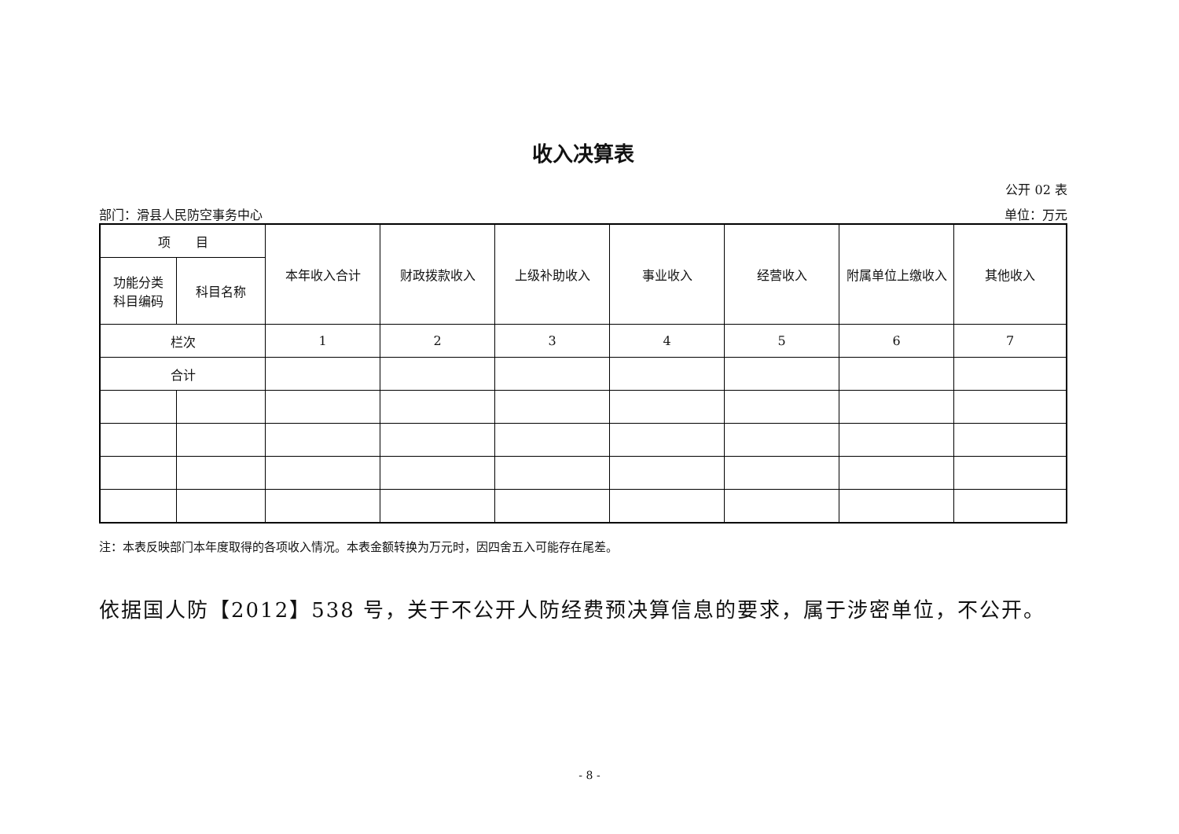收入决算表
公开 02 表
部门：滑县人民防空事务中心 单位：万元
| 项 目 | | 本年收入合计 | 财政拨款收入 | 上级补助收入 | 事业收入 | 经营收入 | 附属单位上缴收入 | 其他收入 |
| --- | --- | --- | --- | --- | --- | --- | --- | --- |
| 功能分类 科目编码 | 科目名称 | | | | | | | |
| 栏次 | | 1 | 2 | 3 | 4 | 5 | 6 | 7 |
| 合计 | | | | | | | | |
注：本表反映部门本年度取得的各项收入情况。本表金额转换为万元时，因四舍五入可能存在尾差。
依据国人防【2012】538 号，关于不公开人防经费预决算信息的要求，属于涉密单位，不公开。
- 8 -